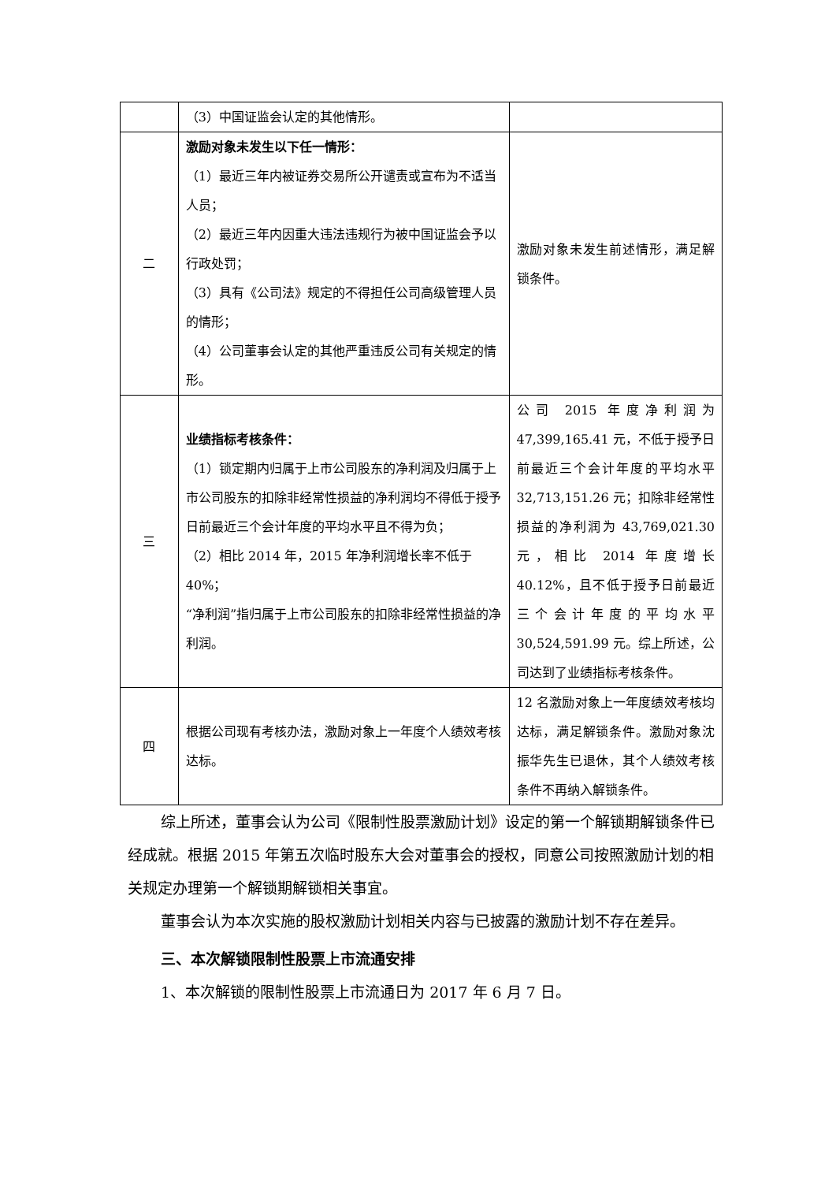| | （3）中国证监会认定的其他情形。 | |
| 二 | 激励对象未发生以下任一情形： （1）最近三年内被证券交易所公开谴责或宣布为不适当人员； （2）最近三年内因重大违法违规行为被中国证监会予以行政处罚； （3）具有《公司法》规定的不得担任公司高级管理人员的情形； （4）公司董事会认定的其他严重违反公司有关规定的情形。 | 激励对象未发生前述情形，满足解锁条件。 |
| 三 | 业绩指标考核条件： （1）锁定期内归属于上市公司股东的净利润及归属于上市公司股东的扣除非经常性损益的净利润均不得低于授予日前最近三个会计年度的平均水平且不得为负； （2）相比 2014 年，2015 年净利润增长率不低于 40%； “净利润”指归属于上市公司股东的扣除非经常性损益的净利润。 | 公司 2015 年度净利润为 47,399,165.41 元，不低于授予日前最近三个会计年度的平均水平 32,713,151.26 元；扣除非经常性损益的净利润为 43,769,021.30 元，相比 2014 年度增长 40.12%，且不低于授予日前最近三个会计年度的平均水平 30,524,591.99 元。综上所述，公司达到了业绩指标考核条件。 |
| 四 | 根据公司现有考核办法，激励对象上一年度个人绩效考核达标。 | 12 名激励对象上一年度绩效考核均达标，满足解锁条件。激励对象沈振华先生已退休，其个人绩效考核条件不再纳入解锁条件。 |
综上所述，董事会认为公司《限制性股票激励计划》设定的第一个解锁期解锁条件已经成就。根据 2015 年第五次临时股东大会对董事会的授权，同意公司按照激励计划的相关规定办理第一个解锁期解锁相关事宜。
董事会认为本次实施的股权激励计划相关内容与已披露的激励计划不存在差异。
三、本次解锁限制性股票上市流通安排
1、本次解锁的限制性股票上市流通日为 2017 年 6 月 7 日。